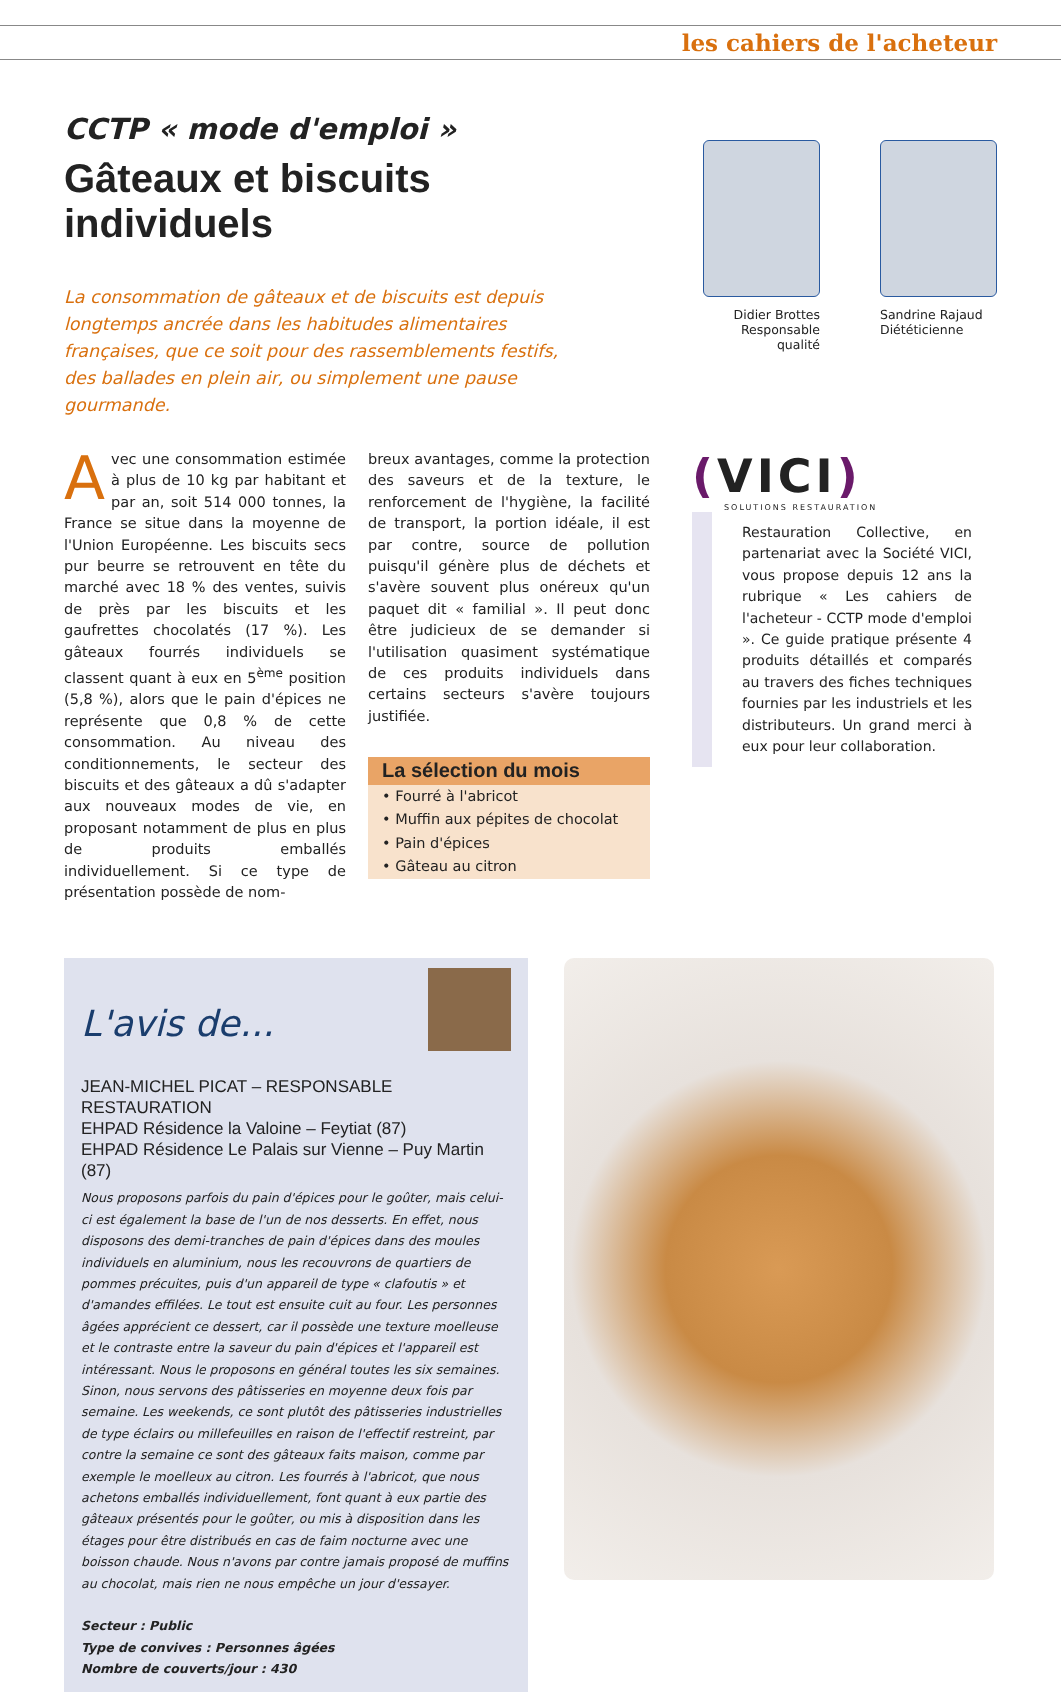les cahiers de l'acheteur
CCTP « mode d'emploi »
Gâteaux et biscuits individuels
La consommation de gâteaux et de biscuits est depuis longtemps ancrée dans les habitudes alimentaires françaises, que ce soit pour des rassemblements festifs, des ballades en plein air, ou simplement une pause gourmande.
Didier Brottes
Responsable qualité
Sandrine Rajaud
Diététicienne
Avec une consommation estimée à plus de 10 kg par habitant et par an, soit 514 000 tonnes, la France se situe dans la moyenne de l'Union Européenne. Les biscuits secs pur beurre se retrouvent en tête du marché avec 18 % des ventes, suivis de près par les biscuits et les gaufrettes chocolatés (17 %). Les gâteaux fourrés individuels se classent quant à eux en 5<sup>ème</sup> position (5,8 %), alors que le pain d'épices ne représente que 0,8 % de cette consommation. Au niveau des conditionnements, le secteur des biscuits et des gâteaux a dû s'adapter aux nouveaux modes de vie, en proposant notamment de plus en plus de produits emballés individuellement. Si ce type de présentation possède de nom-
breux avantages, comme la protection des saveurs et de la texture, le renforcement de l'hygiène, la facilité de transport, la portion idéale, il est par contre, source de pollution puisqu'il génère plus de déchets et s'avère souvent plus onéreux qu'un paquet dit « familial ». Il peut donc être judicieux de se demander si l'utilisation quasiment systématique de ces produits individuels dans certains secteurs s'avère toujours justifiée.
La sélection du mois
• Fourré à l'abricot
• Muffin aux pépites de chocolat
• Pain d'épices
• Gâteau au citron
(VICI)
SOLUTIONS RESTAURATION
Restauration Collective, en partenariat avec la Société VICI, vous propose depuis 12 ans la rubrique « Les cahiers de l'acheteur - CCTP mode d'emploi ». Ce guide pratique présente 4 produits détaillés et comparés au travers des fiches techniques fournies par les industriels et les distributeurs. Un grand merci à eux pour leur collaboration.
L'avis de...
JEAN-MICHEL PICAT – RESPONSABLE RESTAURATION
EHPAD Résidence la Valoine – Feytiat (87)
EHPAD Résidence Le Palais sur Vienne – Puy Martin (87)
Nous proposons parfois du pain d'épices pour le goûter, mais celui-ci est également la base de l'un de nos desserts. En effet, nous disposons des demi-tranches de pain d'épices dans des moules individuels en aluminium, nous les recouvrons de quartiers de pommes précuites, puis d'un appareil de type « clafoutis » et d'amandes effilées. Le tout est ensuite cuit au four. Les personnes âgées apprécient ce dessert, car il possède une texture moelleuse et le contraste entre la saveur du pain d'épices et l'appareil est intéressant. Nous le proposons en général toutes les six semaines. Sinon, nous servons des pâtisseries en moyenne deux fois par semaine. Les weekends, ce sont plutôt des pâtisseries industrielles de type éclairs ou millefeuilles en raison de l'effectif restreint, par contre la semaine ce sont des gâteaux faits maison, comme par exemple le moelleux au citron. Les fourrés à l'abricot, que nous achetons emballés individuellement, font quant à eux partie des gâteaux présentés pour le goûter, ou mis à disposition dans les étages pour être distribués en cas de faim nocturne avec une boisson chaude. Nous n'avons par contre jamais proposé de muffins au chocolat, mais rien ne nous empêche un jour d'essayer.
Secteur : Public
Type de convives : Personnes âgées
Nombre de couverts/jour : 430